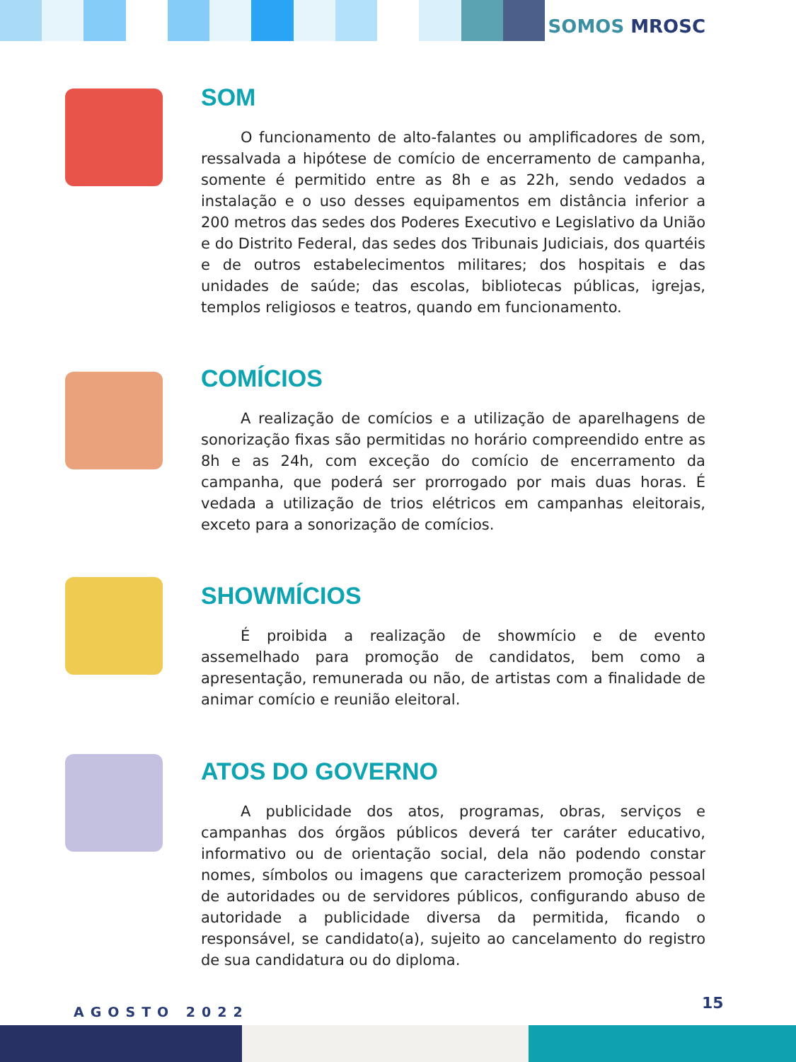SOMOS MROSC
SOM
O funcionamento de alto-falantes ou amplificadores de som, ressalvada a hipótese de comício de encerramento de campanha, somente é permitido entre as 8h e as 22h, sendo vedados a instalação e o uso desses equipamentos em distância inferior a 200 metros das sedes dos Poderes Executivo e Legislativo da União e do Distrito Federal, das sedes dos Tribunais Judiciais, dos quartéis e de outros estabelecimentos militares; dos hospitais e das unidades de saúde; das escolas, bibliotecas públicas, igrejas, templos religiosos e teatros, quando em funcionamento.
COMÍCIOS
A realização de comícios e a utilização de aparelhagens de sonorização fixas são permitidas no horário compreendido entre as 8h e as 24h, com exceção do comício de encerramento da campanha, que poderá ser prorrogado por mais duas horas. É vedada a utilização de trios elétricos em campanhas eleitorais, exceto para a sonorização de comícios.
SHOWMÍCIOS
É proibida a realização de showmício e de evento assemelhado para promoção de candidatos, bem como a apresentação, remunerada ou não, de artistas com a finalidade de animar comício e reunião eleitoral.
ATOS DO GOVERNO
A publicidade dos atos, programas, obras, serviços e campanhas dos órgãos públicos deverá ter caráter educativo, informativo ou de orientação social, dela não podendo constar nomes, símbolos ou imagens que caracterizem promoção pessoal de autoridades ou de servidores públicos, configurando abuso de autoridade a publicidade diversa da permitida, ficando o responsável, se candidato(a), sujeito ao cancelamento do registro de sua candidatura ou do diploma.
AGOSTO 2022 15